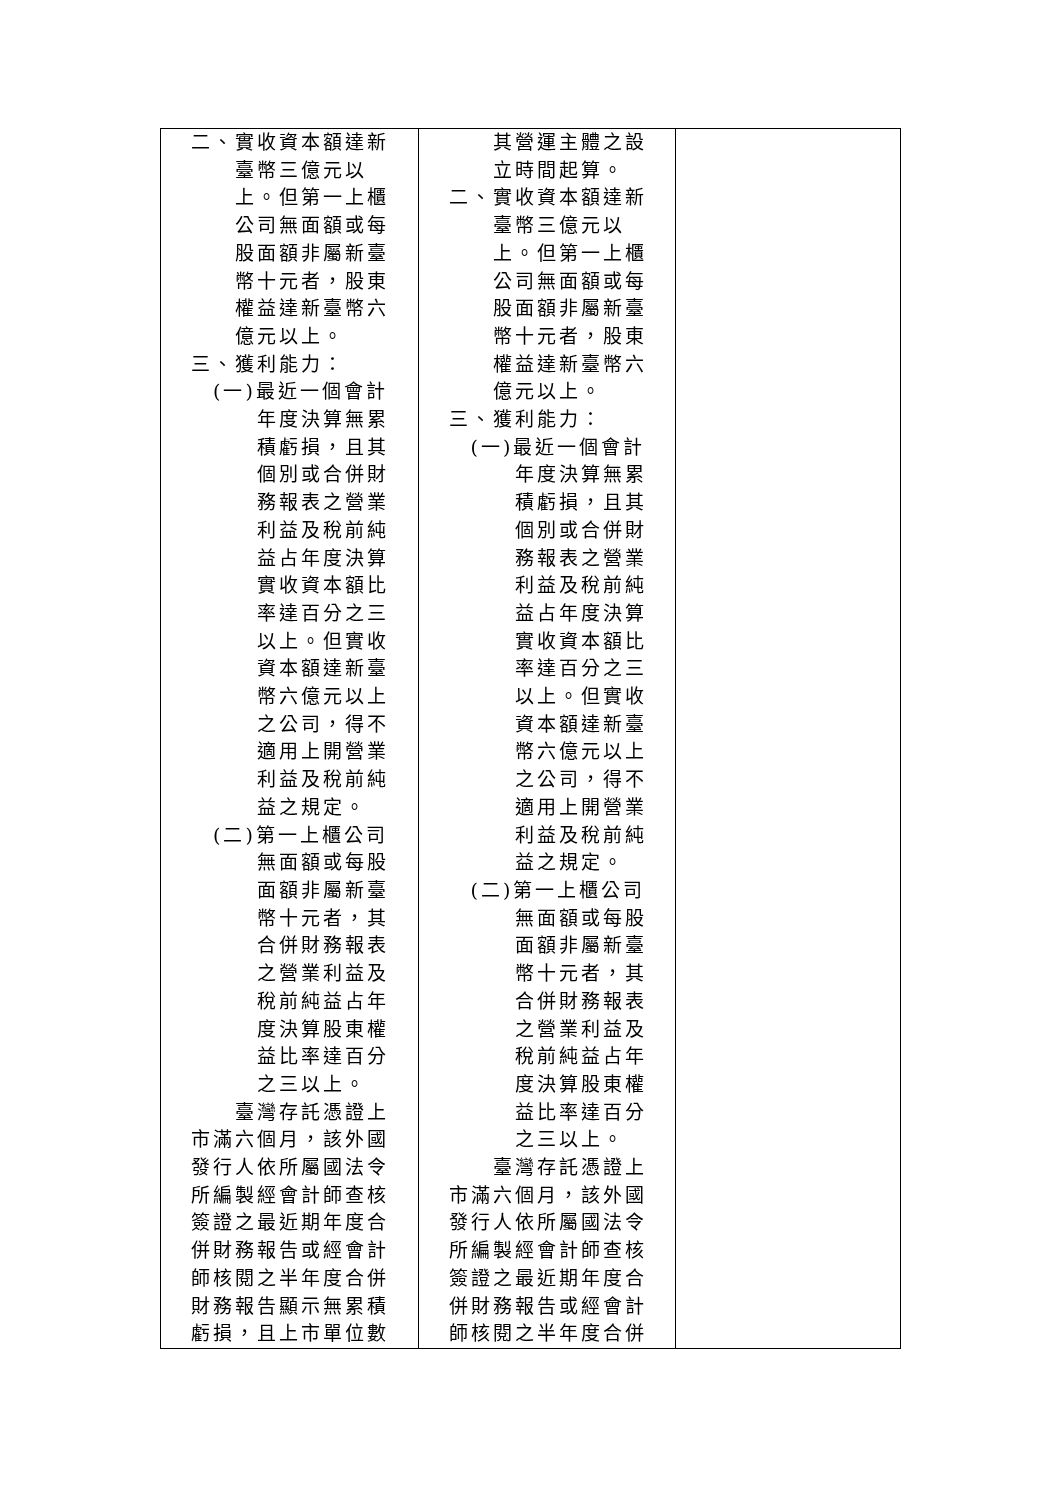| 二、實收資本額達新臺幣三億元以上。但第一上櫃公司無面額或每股面額非屬新臺幣十元者，股東權益達新臺幣六億元以上。 三、獲利能力： (一)最近一個會計年度決算無累積虧損，且其個別或合併財務報表之營業利益及稅前純益占年度決算實收資本額比率達百分之三以上。但實收資本額達新臺幣六億元以上之公司，得不適用上開營業利益及稅前純益之規定。 (二)第一上櫃公司無面額或每股面額非屬新臺幣十元者，其合併財務報表之營業利益及稅前純益占年度決算股東權益比率達百分之三以上。 臺灣存託憑證上市滿六個月，該外國發行人依所屬國法令所編製經會計師查核簽證之最近期年度合併財務報告或經會計師核閱之半年度合併財務報告顯示無累積虧損，且上市單位數 | 其營運主體之設立時間起算。 二、實收資本額達新臺幣三億元以上。但第一上櫃公司無面額或每股面額非屬新臺幣十元者，股東權益達新臺幣六億元以上。 三、獲利能力： (一)最近一個會計年度決算無累積虧損，且其個別或合併財務報表之營業利益及稅前純益占年度決算實收資本額比率達百分之三以上。但實收資本額達新臺幣六億元以上之公司，得不適用上開營業利益及稅前純益之規定。 (二)第一上櫃公司無面額或每股面額非屬新臺幣十元者，其合併財務報表之營業利益及稅前純益占年度決算股東權益比率達百分之三以上。 臺灣存託憑證上市滿六個月，該外國發行人依所屬國法令所編製經會計師查核簽證之最近期年度合併財務報告或經會計師核閱之半年度合併 | |